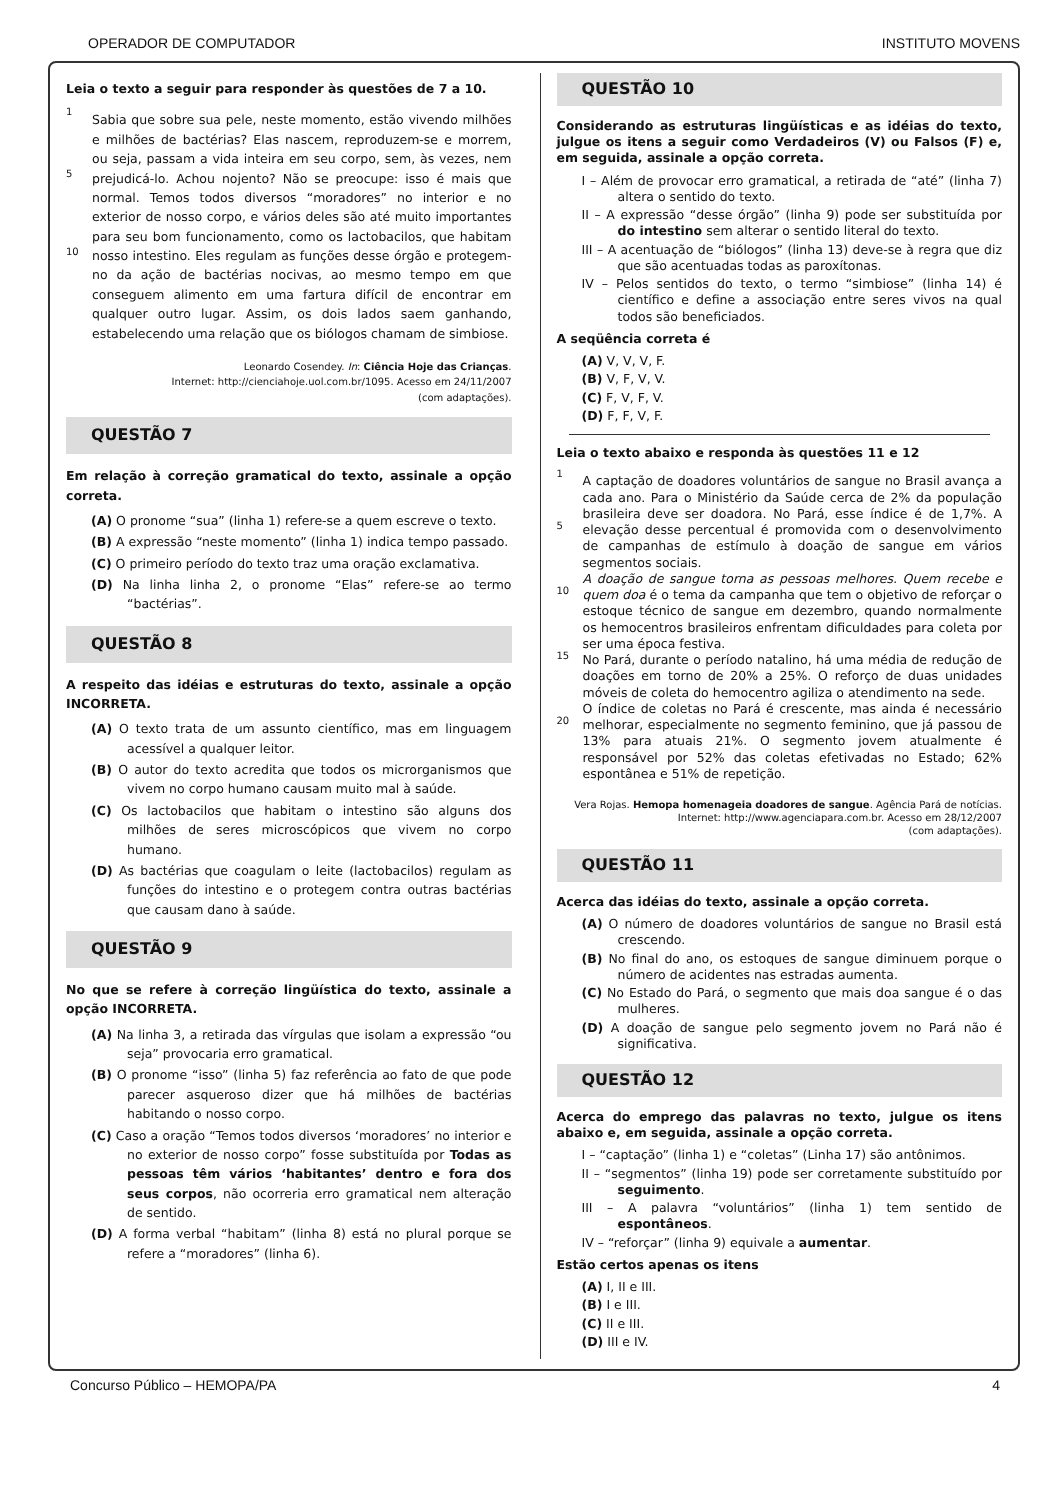OPERADOR DE COMPUTADOR INSTITUTO MOVENS
Leia o texto a seguir para responder às questões de 7 a 10.
1
5
10
Sabia que sobre sua pele, neste momento, estão vivendo milhões e milhões de bactérias? Elas nascem, reproduzem-se e morrem, ou seja, passam a vida inteira em seu corpo, sem, às vezes, nem prejudicá-lo. Achou nojento? Não se preocupe: isso é mais que normal. Temos todos diversos “moradores” no interior e no exterior de nosso corpo, e vários deles são até muito importantes para seu bom funcionamento, como os lactobacilos, que habitam nosso intestino. Eles regulam as funções desse órgão e protegem-no da ação de bactérias nocivas, ao mesmo tempo em que conseguem alimento em uma fartura difícil de encontrar em qualquer outro lugar. Assim, os dois lados saem ganhando, estabelecendo uma relação que os biólogos chamam de simbiose.
Leonardo Cosendey. In: Ciência Hoje das Crianças.
Internet: http://cienciahoje.uol.com.br/1095. Acesso em 24/11/2007
(com adaptações).
QUESTÃO 7
Em relação à correção gramatical do texto, assinale a opção correta.
(A) O pronome “sua” (linha 1) refere-se a quem escreve o texto.
(B) A expressão “neste momento” (linha 1) indica tempo passado.
(C) O primeiro período do texto traz uma oração exclamativa.
(D) Na linha linha 2, o pronome “Elas” refere-se ao termo “bactérias”.
QUESTÃO 8
A respeito das idéias e estruturas do texto, assinale a opção INCORRETA.
(A) O texto trata de um assunto científico, mas em linguagem acessível a qualquer leitor.
(B) O autor do texto acredita que todos os microrganismos que vivem no corpo humano causam muito mal à saúde.
(C) Os lactobacilos que habitam o intestino são alguns dos milhões de seres microscópicos que vivem no corpo humano.
(D) As bactérias que coagulam o leite (lactobacilos) regulam as funções do intestino e o protegem contra outras bactérias que causam dano à saúde.
QUESTÃO 9
No que se refere à correção lingüística do texto, assinale a opção INCORRETA.
(A) Na linha 3, a retirada das vírgulas que isolam a expressão “ou seja” provocaria erro gramatical.
(B) O pronome “isso” (linha 5) faz referência ao fato de que pode parecer asqueroso dizer que há milhões de bactérias habitando o nosso corpo.
(C) Caso a oração “Temos todos diversos ‘moradores’ no interior e no exterior de nosso corpo” fosse substituída por Todas as pessoas têm vários ‘habitantes’ dentro e fora dos seus corpos, não ocorreria erro gramatical nem alteração de sentido.
(D) A forma verbal “habitam” (linha 8) está no plural porque se refere a “moradores” (linha 6).
QUESTÃO 10
Considerando as estruturas lingüísticas e as idéias do texto, julgue os itens a seguir como Verdadeiros (V) ou Falsos (F) e, em seguida, assinale a opção correta.
I – Além de provocar erro gramatical, a retirada de “até” (linha 7) altera o sentido do texto.
II – A expressão “desse órgão” (linha 9) pode ser substituída por do intestino sem alterar o sentido literal do texto.
III – A acentuação de “biólogos” (linha 13) deve-se à regra que diz que são acentuadas todas as paroxítonas.
IV – Pelos sentidos do texto, o termo “simbiose” (linha 14) é científico e define a associação entre seres vivos na qual todos são beneficiados.
A seqüência correta é
(A) V, V, V, F.
(B) V, F, V, V.
(C) F, V, F, V.
(D) F, F, V, F.
Leia o texto abaixo e responda às questões 11 e 12
1
5
10
15
20
A captação de doadores voluntários de sangue no Brasil avança a cada ano. Para o Ministério da Saúde cerca de 2% da população brasileira deve ser doadora. No Pará, esse índice é de 1,7%. A elevação desse percentual é promovida com o desenvolvimento de campanhas de estímulo à doação de sangue em vários segmentos sociais.
A doação de sangue torna as pessoas melhores. Quem recebe e quem doa é o tema da campanha que tem o objetivo de reforçar o estoque técnico de sangue em dezembro, quando normalmente os hemocentros brasileiros enfrentam dificuldades para coleta por ser uma época festiva.
No Pará, durante o período natalino, há uma média de redução de doações em torno de 20% a 25%. O reforço de duas unidades móveis de coleta do hemocentro agiliza o atendimento na sede.
O índice de coletas no Pará é crescente, mas ainda é necessário melhorar, especialmente no segmento feminino, que já passou de 13% para atuais 21%. O segmento jovem atualmente é responsável por 52% das coletas efetivadas no Estado; 62% espontânea e 51% de repetição.
Vera Rojas. Hemopa homenageia doadores de sangue. Agência Pará de notícias. Internet: http://www.agenciapara.com.br. Acesso em 28/12/2007
(com adaptações).
QUESTÃO 11
Acerca das idéias do texto, assinale a opção correta.
(A) O número de doadores voluntários de sangue no Brasil está crescendo.
(B) No final do ano, os estoques de sangue diminuem porque o número de acidentes nas estradas aumenta.
(C) No Estado do Pará, o segmento que mais doa sangue é o das mulheres.
(D) A doação de sangue pelo segmento jovem no Pará não é significativa.
QUESTÃO 12
Acerca do emprego das palavras no texto, julgue os itens abaixo e, em seguida, assinale a opção correta.
I – “captação” (linha 1) e “coletas” (Linha 17) são antônimos.
II – “segmentos” (linha 19) pode ser corretamente substituído por seguimento.
III – A palavra “voluntários” (linha 1) tem sentido de espontâneos.
IV – “reforçar” (linha 9) equivale a aumentar.
Estão certos apenas os itens
(A) I, II e III.
(B) I e III.
(C) II e III.
(D) III e IV.
Concurso Público – HEMOPA/PA 4